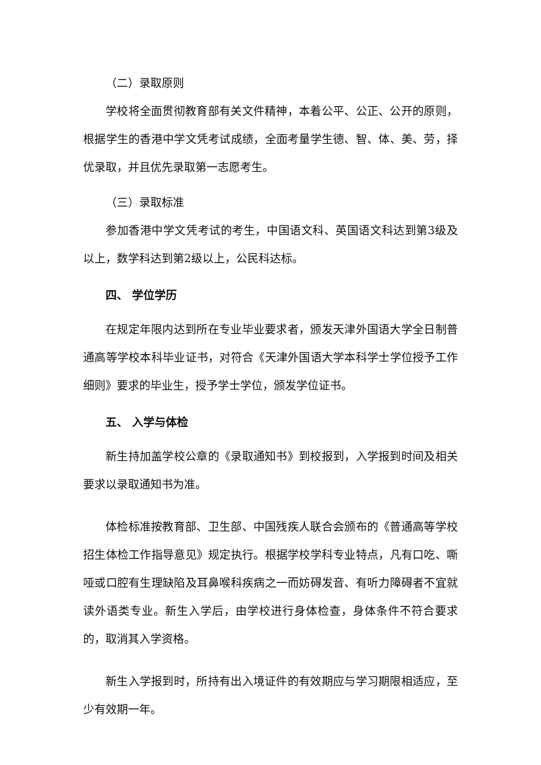（二）录取原则
学校将全面贯彻教育部有关文件精神，本着公平、公正、公开的原则，根据学生的香港中学文凭考试成绩，全面考量学生德、智、体、美、劳，择优录取，并且优先录取第一志愿考生。
（三）录取标准
参加香港中学文凭考试的考生，中国语文科、英国语文科达到第3级及以上，数学科达到第2级以上，公民科达标。
四、 学位学历
在规定年限内达到所在专业毕业要求者，颁发天津外国语大学全日制普通高等学校本科毕业证书，对符合《天津外国语大学本科学士学位授予工作细则》要求的毕业生，授予学士学位，颁发学位证书。
五、 入学与体检
新生持加盖学校公章的《录取通知书》到校报到，入学报到时间及相关要求以录取通知书为准。
体检标准按教育部、卫生部、中国残疾人联合会颁布的《普通高等学校招生体检工作指导意见》规定执行。根据学校学科专业特点，凡有口吃、嘶哑或口腔有生理缺陷及耳鼻喉科疾病之一而妨碍发音、有听力障碍者不宜就读外语类专业。新生入学后，由学校进行身体检查，身体条件不符合要求的，取消其入学资格。
新生入学报到时，所持有出入境证件的有效期应与学习期限相适应，至少有效期一年。